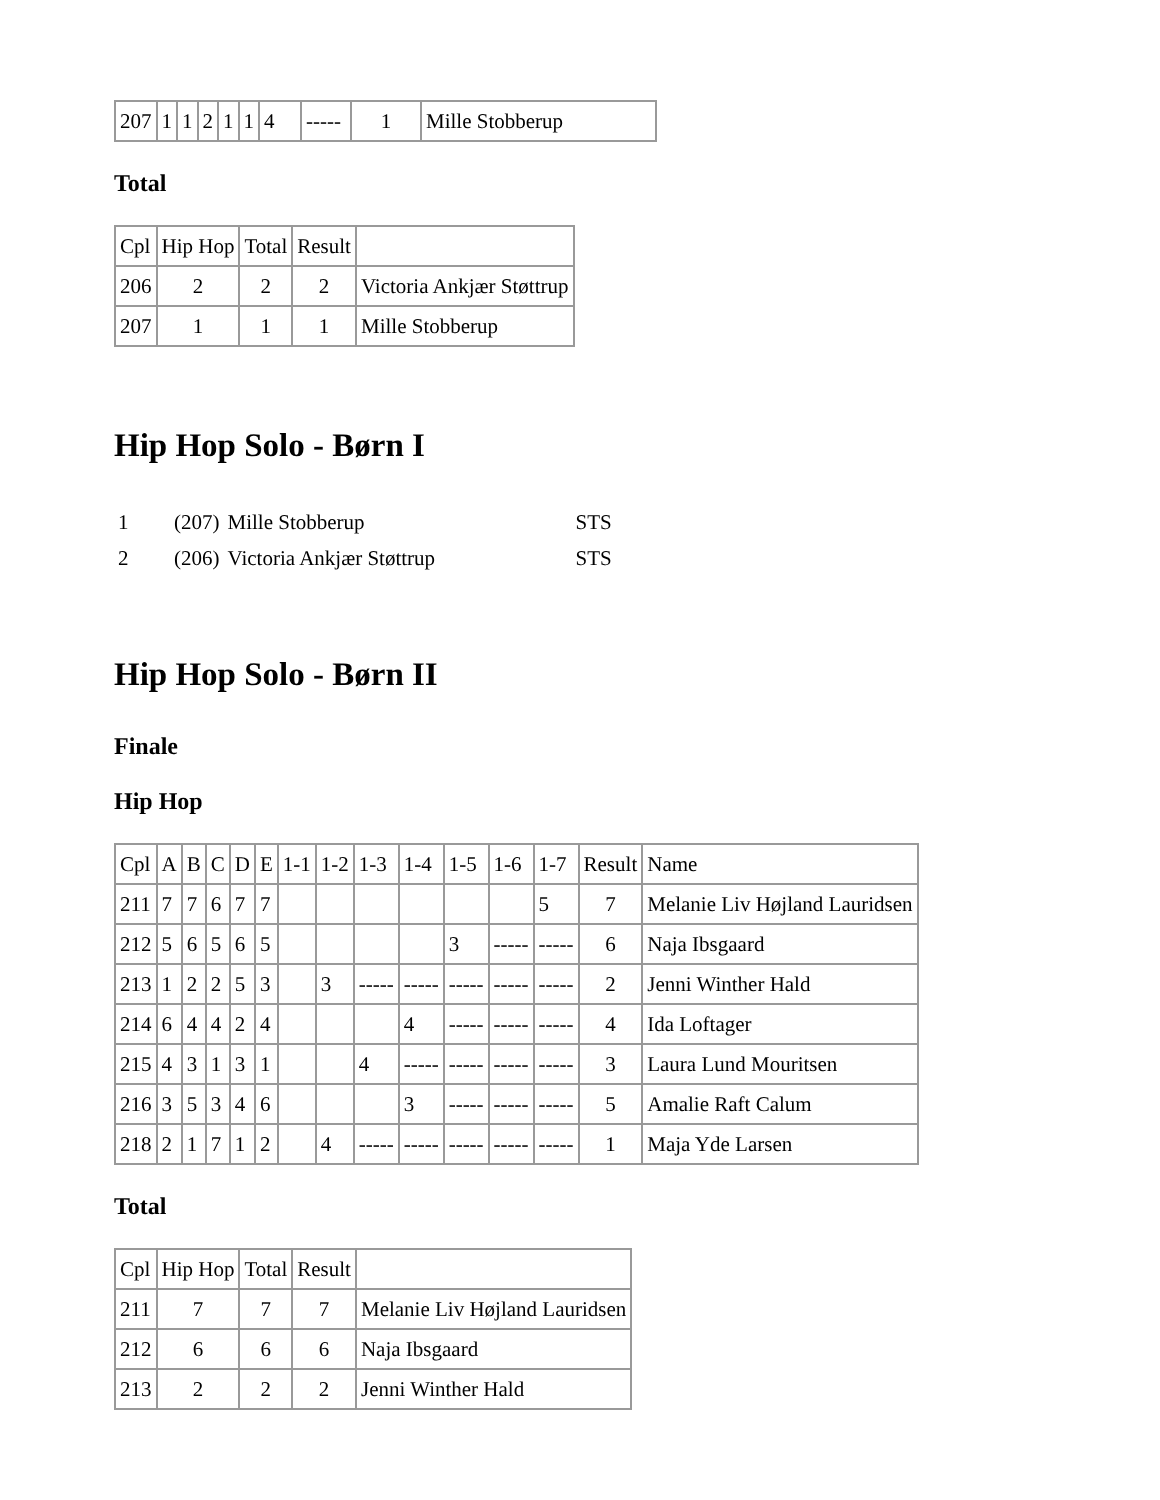| 207 | 1 | 1 | 2 | 1 | 1 | 4 | ----- | 1 | Mille Stobberup |
Total
| Cpl | Hip Hop | Total | Result | |
| --- | --- | --- | --- | --- |
| 206 | 2 | 2 | 2 | Victoria Ankjær Støttrup |
| 207 | 1 | 1 | 1 | Mille Stobberup |
Hip Hop Solo - Børn I
| 1 | (207) | Mille Stobberup | STS |
| 2 | (206) | Victoria Ankjær Støttrup | STS |
Hip Hop Solo - Børn II
Finale
Hip Hop
| Cpl | A | B | C | D | E | 1-1 | 1-2 | 1-3 | 1-4 | 1-5 | 1-6 | 1-7 | Result | Name |
| --- | --- | --- | --- | --- | --- | --- | --- | --- | --- | --- | --- | --- | --- | --- |
| 211 | 7 | 7 | 6 | 7 | 7 | | | | | | | 5 | 7 | Melanie Liv Højland Lauridsen |
| 212 | 5 | 6 | 5 | 6 | 5 | | | | | 3 | ----- | ----- | 6 | Naja Ibsgaard |
| 213 | 1 | 2 | 2 | 5 | 3 | | 3 | ----- | ----- | ----- | ----- | ----- | 2 | Jenni Winther Hald |
| 214 | 6 | 4 | 4 | 2 | 4 | | | | 4 | ----- | ----- | ----- | 4 | Ida Loftager |
| 215 | 4 | 3 | 1 | 3 | 1 | | | 4 | ----- | ----- | ----- | ----- | 3 | Laura Lund Mouritsen |
| 216 | 3 | 5 | 3 | 4 | 6 | | | | 3 | ----- | ----- | ----- | 5 | Amalie Raft Calum |
| 218 | 2 | 1 | 7 | 1 | 2 | | 4 | ----- | ----- | ----- | ----- | ----- | 1 | Maja Yde Larsen |
Total
| Cpl | Hip Hop | Total | Result | |
| --- | --- | --- | --- | --- |
| 211 | 7 | 7 | 7 | Melanie Liv Højland Lauridsen |
| 212 | 6 | 6 | 6 | Naja Ibsgaard |
| 213 | 2 | 2 | 2 | Jenni Winther Hald |